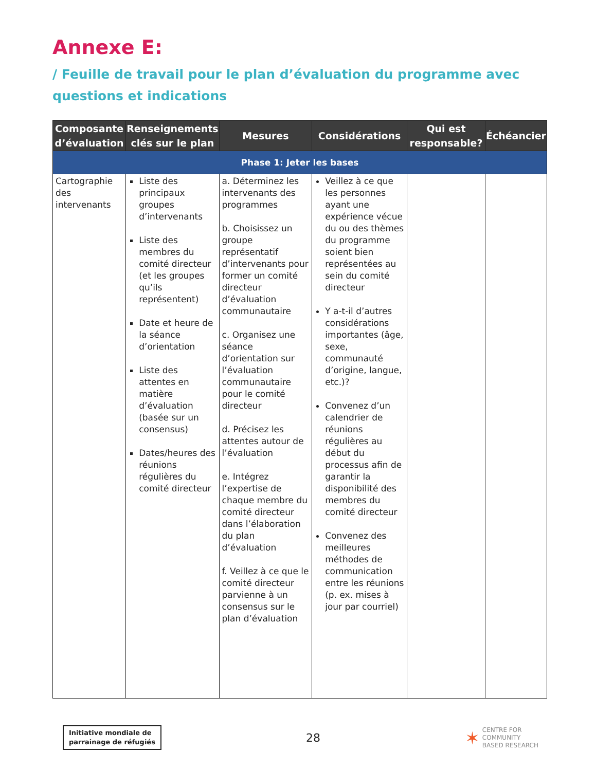Annexe E:
/ Feuille de travail pour le plan d’évaluation du programme avec questions et indications
| Composante d’évaluation | Renseignements clés sur le plan | Mesures | Considérations | Qui est responsable? | Échéancier |
| --- | --- | --- | --- | --- | --- |
| Phase 1: Jeter les bases | | | | | |
| Cartographie des intervenants | Liste des principaux groupes d’intervenants Liste des membres du comité directeur (et les groupes qu’ils représentent) Date et heure de la séance d’orientation Liste des attentes en matière d’évaluation (basée sur un consensus) Dates/heures des réunions régulières du comité directeur | a. Déterminez les intervenants des programmes b. Choisissez un groupe représentatif d’intervenants pour former un comité directeur d’évaluation communautaire c. Organisez une séance d’orientation sur l’évaluation communautaire pour le comité directeur d. Précisez les attentes autour de l’évaluation e. Intégrez l’expertise de chaque membre du comité directeur dans l’élaboration du plan d’évaluation f. Veillez à ce que le comité directeur parvienne à un consensus sur le plan d’évaluation | Veillez à ce que les personnes ayant une expérience vécue du ou des thèmes du programme soient bien représentées au sein du comité directeur Y a-t-il d’autres considérations importantes (âge, sexe, communauté d’origine, langue, etc.)? Convenez d’un calendrier de réunions régulières au début du processus afin de garantir la disponibilité des membres du comité directeur Convenez des meilleures méthodes de communication entre les réunions (p. ex. mises à jour par courriel) | | |
Initiative mondiale de
parrainage de réfugiés
28
✶ CENTRE FOR
COMMUNITY
BASED RESEARCH